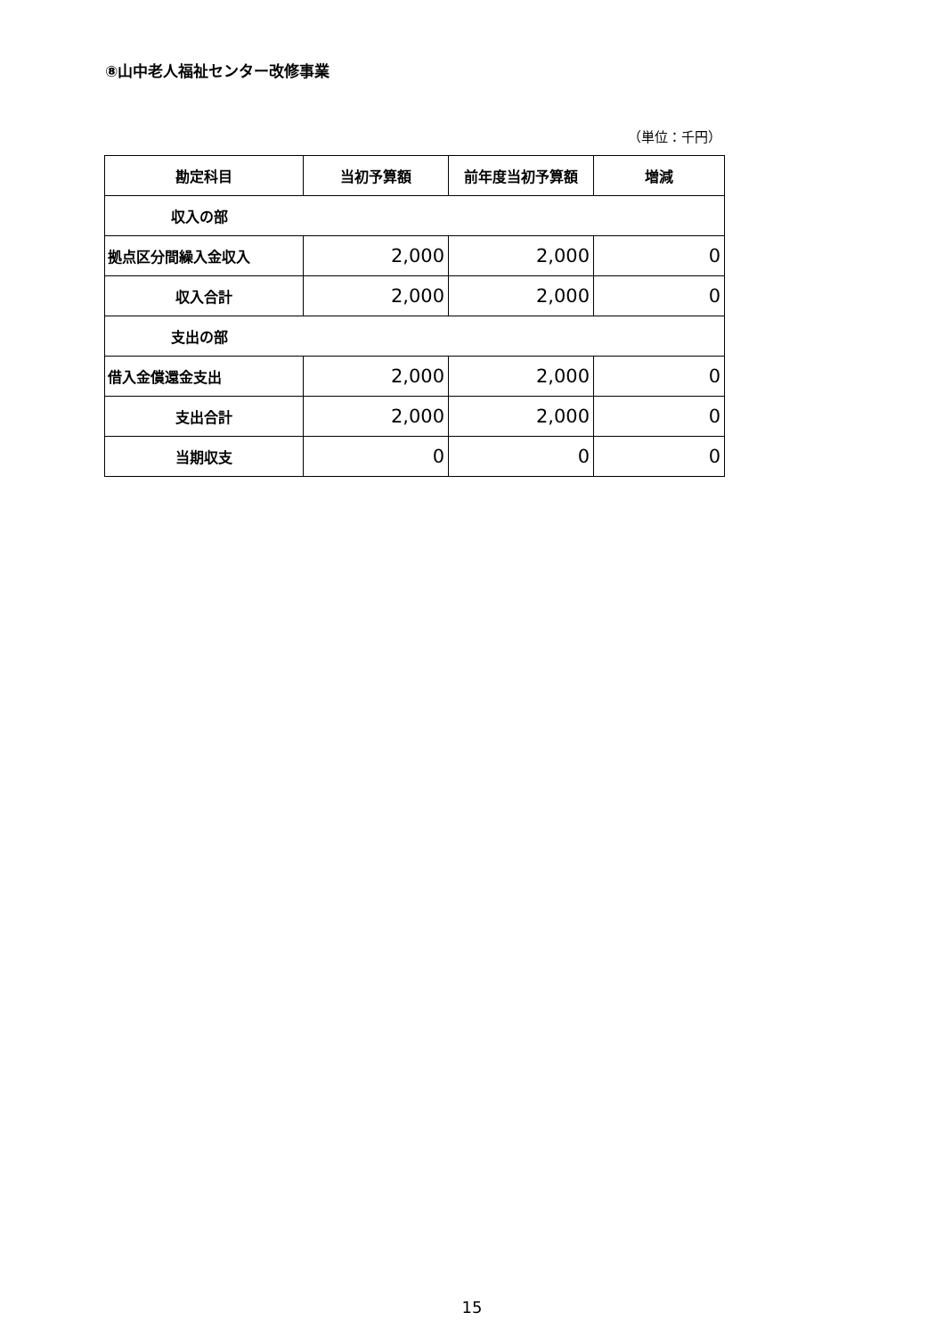⑧山中老人福祉センター改修事業
（単位：千円）
| 勘定科目 | 当初予算額 | 前年度当初予算額 | 増減 |
| --- | --- | --- | --- |
| 収入の部 | | | |
| 拠点区分間繰入金収入 | 2,000 | 2,000 | 0 |
| 収入合計 | 2,000 | 2,000 | 0 |
| 支出の部 | | | |
| 借入金償還金支出 | 2,000 | 2,000 | 0 |
| 支出合計 | 2,000 | 2,000 | 0 |
| 当期収支 | 0 | 0 | 0 |
15